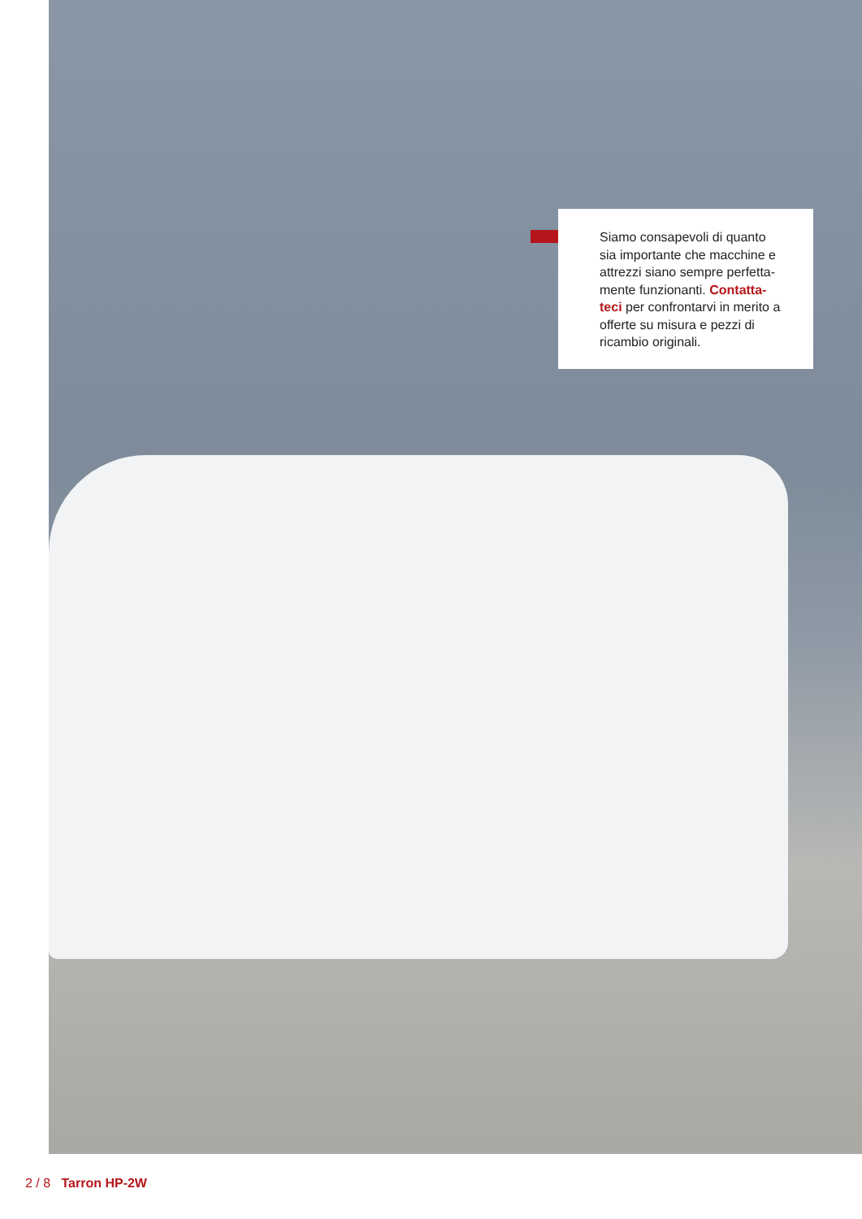Siamo consapevoli di quanto sia importante che macchine e attrezzi siano sempre perfetta-mente funzionanti. Contatta-teci per confrontarvi in merito a offerte su misura e pezzi di ricambio originali.
2 / 8 Tarron HP-2W